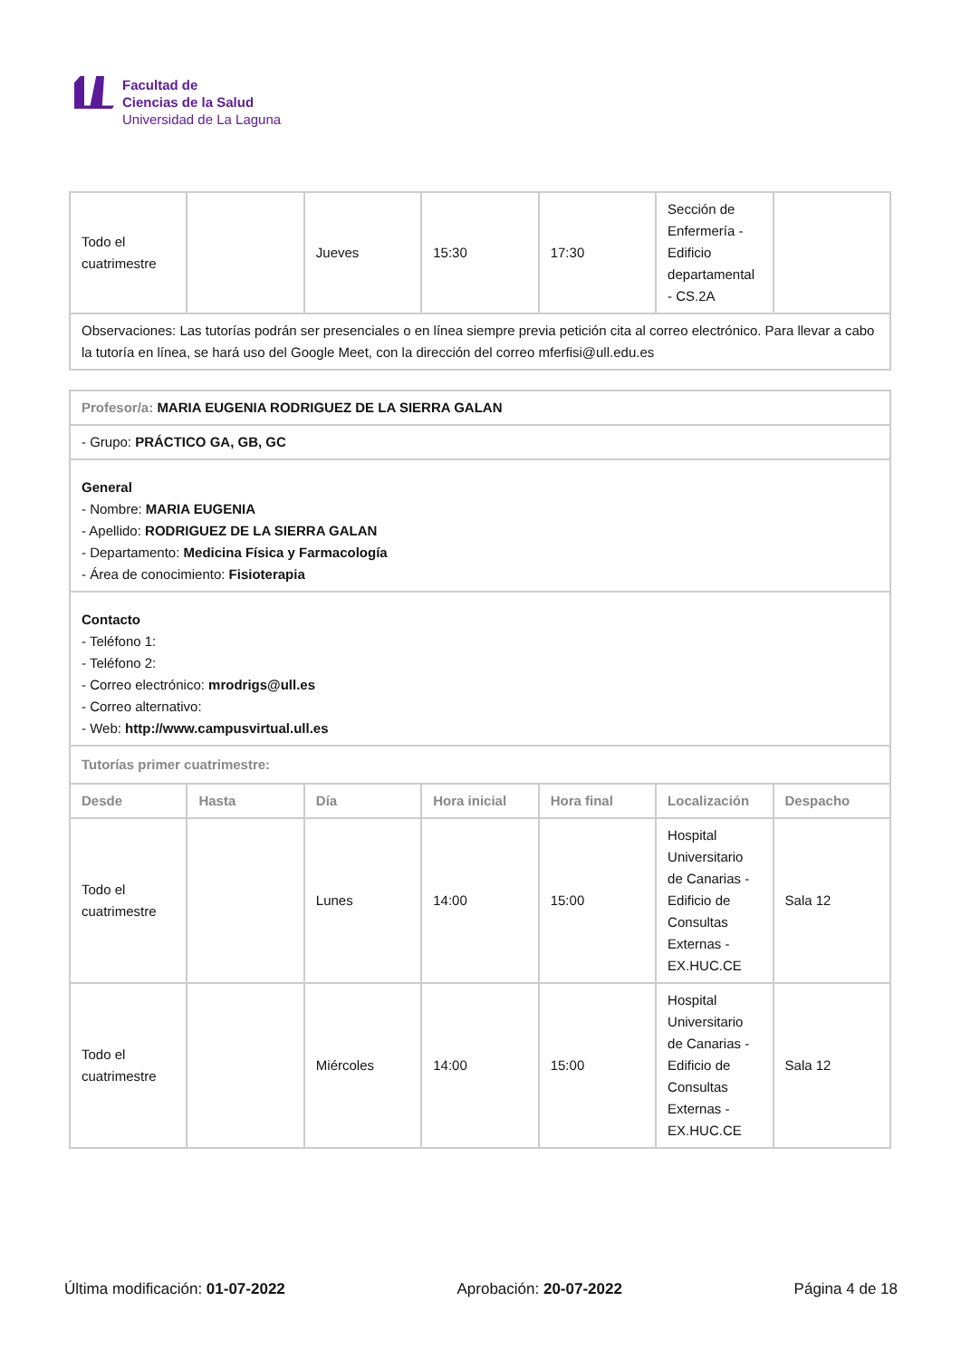Facultad de
Ciencias de la Salud
Universidad de La Laguna
| Todo el cuatrimestre | | Jueves | 15:30 | 17:30 | Sección de Enfermería - Edificio departamental - CS.2A | |
| Observaciones: Las tutorías podrán ser presenciales o en línea siempre previa petición cita al correo electrónico. Para llevar a cabo la tutoría en línea, se hará uso del Google Meet, con la dirección del correo mferfisi@ull.edu.es | | | | | | |
| Profesor/a: MARIA EUGENIA RODRIGUEZ DE LA SIERRA GALAN | | | | | | |
| - Grupo: PRÁCTICO GA, GB, GC | | | | | | |
| General - Nombre: MARIA EUGENIA - Apellido: RODRIGUEZ DE LA SIERRA GALAN - Departamento: Medicina Física y Farmacología - Área de conocimiento: Fisioterapia | | | | | | |
| Contacto - Teléfono 1: - Teléfono 2: - Correo electrónico: mrodrigs@ull.es - Correo alternativo: - Web: http://www.campusvirtual.ull.es | | | | | | |
| Tutorías primer cuatrimestre: | | | | | | |
| Desde | Hasta | Día | Hora inicial | Hora final | Localización | Despacho |
| Todo el cuatrimestre | | Lunes | 14:00 | 15:00 | Hospital Universitario de Canarias - Edificio de Consultas Externas - EX.HUC.CE | Sala 12 |
| Todo el cuatrimestre | | Miércoles | 14:00 | 15:00 | Hospital Universitario de Canarias - Edificio de Consultas Externas - EX.HUC.CE | Sala 12 |
Última modificación: 01-07-2022 Aprobación: 20-07-2022 Página 4 de 18